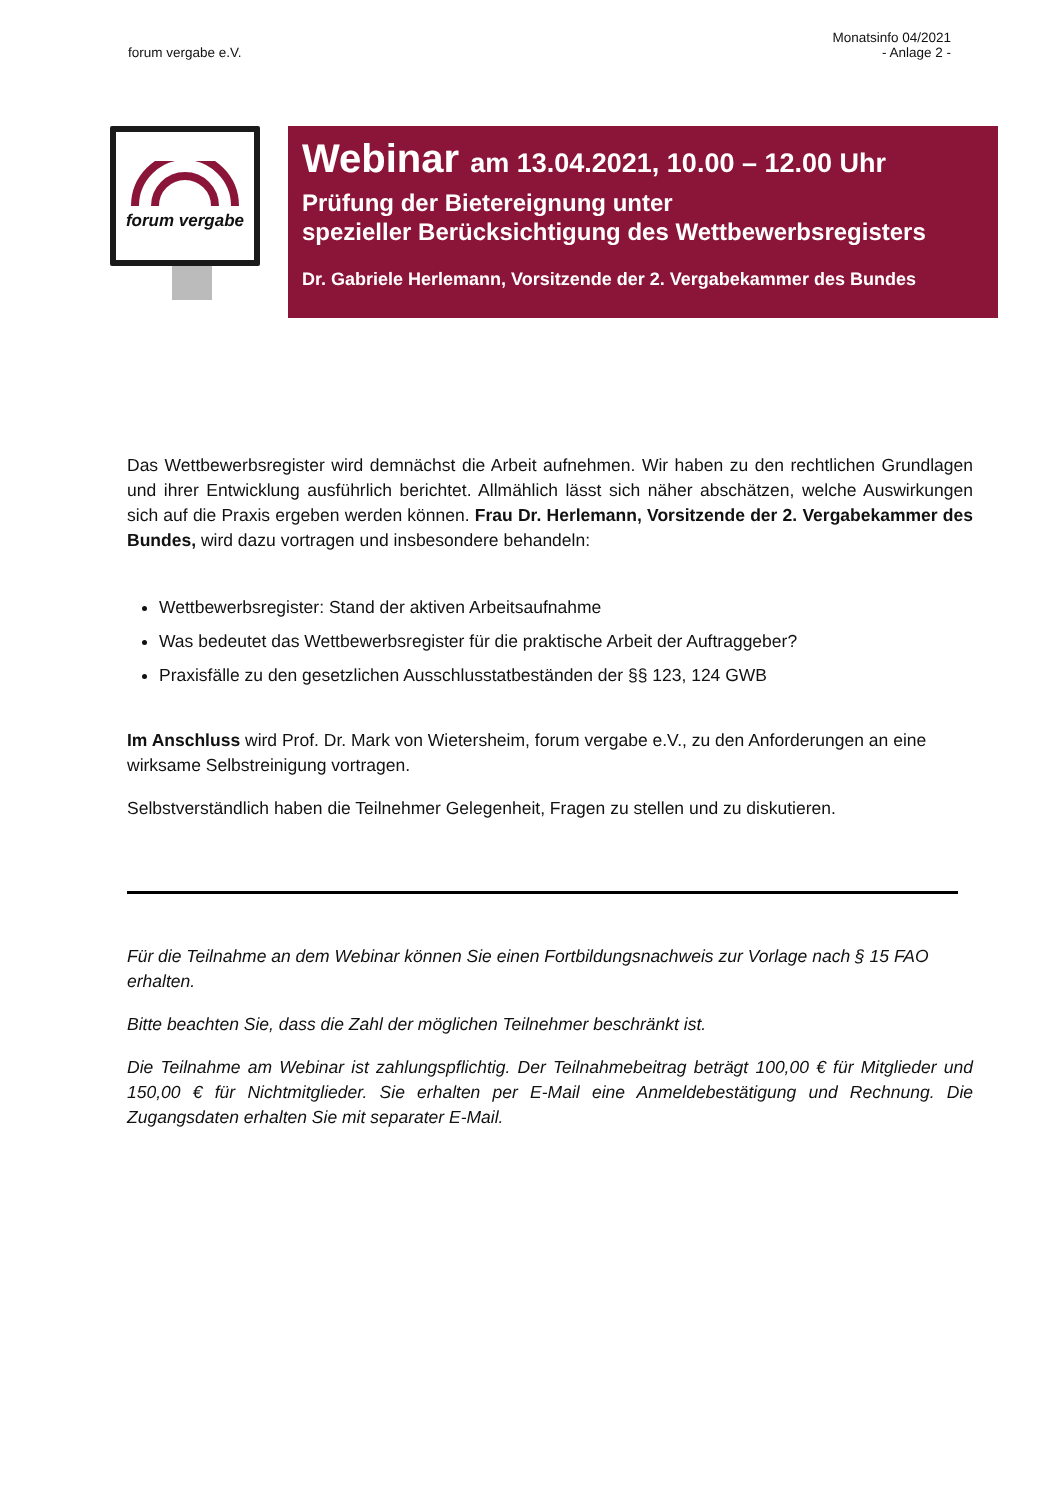forum vergabe e.V.
Monatsinfo 04/2021
- Anlage 2 -
forum vergabe
Webinar am 13.04.2021, 10.00 – 12.00 Uhr
Prüfung der Bietereignung unter
spezieller Berücksichtigung des Wettbewerbsregisters
Dr. Gabriele Herlemann, Vorsitzende der 2. Vergabekammer des Bundes
Das Wettbewerbsregister wird demnächst die Arbeit aufnehmen. Wir haben zu den rechtlichen Grundlagen und ihrer Entwicklung ausführlich berichtet. Allmählich lässt sich näher abschätzen, welche Auswirkungen sich auf die Praxis ergeben werden können. Frau Dr. Herlemann, Vorsitzende der 2. Vergabekammer des Bundes, wird dazu vortragen und insbesondere behandeln:
Wettbewerbsregister: Stand der aktiven Arbeitsaufnahme
Was bedeutet das Wettbewerbsregister für die praktische Arbeit der Auftraggeber?
Praxisfälle zu den gesetzlichen Ausschlusstatbeständen der §§ 123, 124 GWB
Im Anschluss wird Prof. Dr. Mark von Wietersheim, forum vergabe e.V., zu den Anforderungen an eine wirksame Selbstreinigung vortragen.
Selbstverständlich haben die Teilnehmer Gelegenheit, Fragen zu stellen und zu diskutieren.
Für die Teilnahme an dem Webinar können Sie einen Fortbildungsnachweis zur Vorlage nach § 15 FAO erhalten.
Bitte beachten Sie, dass die Zahl der möglichen Teilnehmer beschränkt ist.
Die Teilnahme am Webinar ist zahlungspflichtig. Der Teilnahmebeitrag beträgt 100,00 € für Mitglieder und 150,00 € für Nichtmitglieder. Sie erhalten per E-Mail eine Anmeldebestätigung und Rechnung. Die Zugangsdaten erhalten Sie mit separater E-Mail.